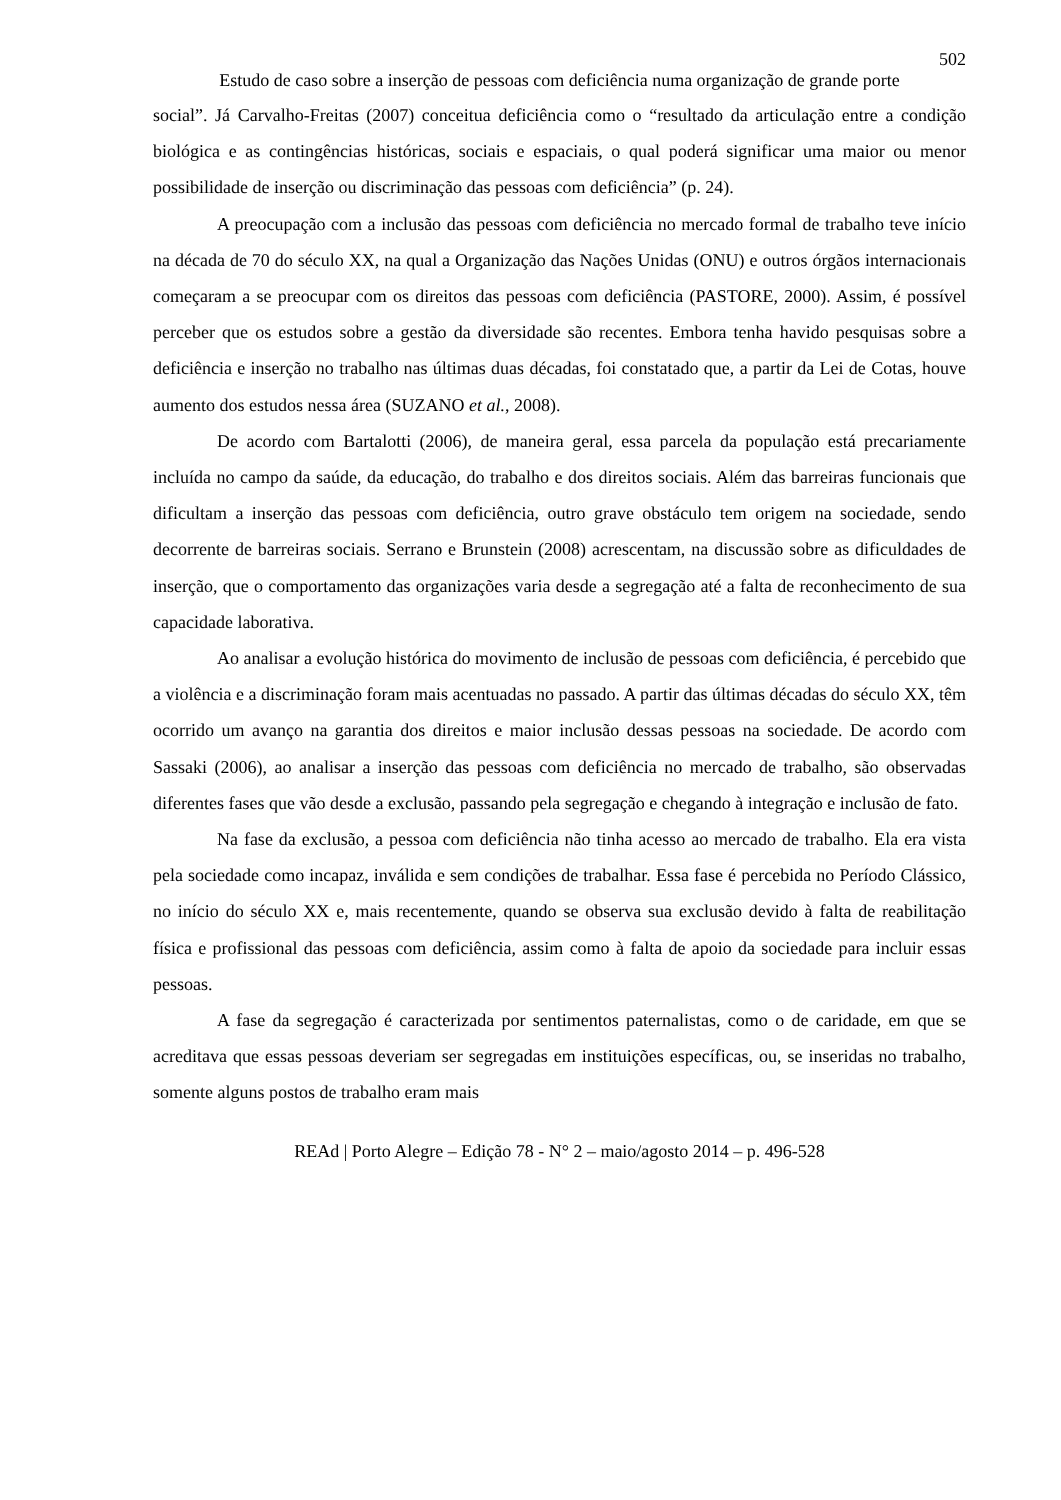502
Estudo de caso sobre a inserção de pessoas com deficiência numa organização de grande porte
social”. Já Carvalho-Freitas (2007) conceitua deficiência como o “resultado da articulação entre a condição biológica e as contingências históricas, sociais e espaciais, o qual poderá significar uma maior ou menor possibilidade de inserção ou discriminação das pessoas com deficiência” (p. 24).
A preocupação com a inclusão das pessoas com deficiência no mercado formal de trabalho teve início na década de 70 do século XX, na qual a Organização das Nações Unidas (ONU) e outros órgãos internacionais começaram a se preocupar com os direitos das pessoas com deficiência (PASTORE, 2000). Assim, é possível perceber que os estudos sobre a gestão da diversidade são recentes. Embora tenha havido pesquisas sobre a deficiência e inserção no trabalho nas últimas duas décadas, foi constatado que, a partir da Lei de Cotas, houve aumento dos estudos nessa área (SUZANO et al., 2008).
De acordo com Bartalotti (2006), de maneira geral, essa parcela da população está precariamente incluída no campo da saúde, da educação, do trabalho e dos direitos sociais. Além das barreiras funcionais que dificultam a inserção das pessoas com deficiência, outro grave obstáculo tem origem na sociedade, sendo decorrente de barreiras sociais. Serrano e Brunstein (2008) acrescentam, na discussão sobre as dificuldades de inserção, que o comportamento das organizações varia desde a segregação até a falta de reconhecimento de sua capacidade laborativa.
Ao analisar a evolução histórica do movimento de inclusão de pessoas com deficiência, é percebido que a violência e a discriminação foram mais acentuadas no passado. A partir das últimas décadas do século XX, têm ocorrido um avanço na garantia dos direitos e maior inclusão dessas pessoas na sociedade. De acordo com Sassaki (2006), ao analisar a inserção das pessoas com deficiência no mercado de trabalho, são observadas diferentes fases que vão desde a exclusão, passando pela segregação e chegando à integração e inclusão de fato.
Na fase da exclusão, a pessoa com deficiência não tinha acesso ao mercado de trabalho. Ela era vista pela sociedade como incapaz, inválida e sem condições de trabalhar. Essa fase é percebida no Período Clássico, no início do século XX e, mais recentemente, quando se observa sua exclusão devido à falta de reabilitação física e profissional das pessoas com deficiência, assim como à falta de apoio da sociedade para incluir essas pessoas.
A fase da segregação é caracterizada por sentimentos paternalistas, como o de caridade, em que se acreditava que essas pessoas deveriam ser segregadas em instituições específicas, ou, se inseridas no trabalho, somente alguns postos de trabalho eram mais
REAd | Porto Alegre – Edição 78 - N° 2 – maio/agosto 2014 – p. 496-528